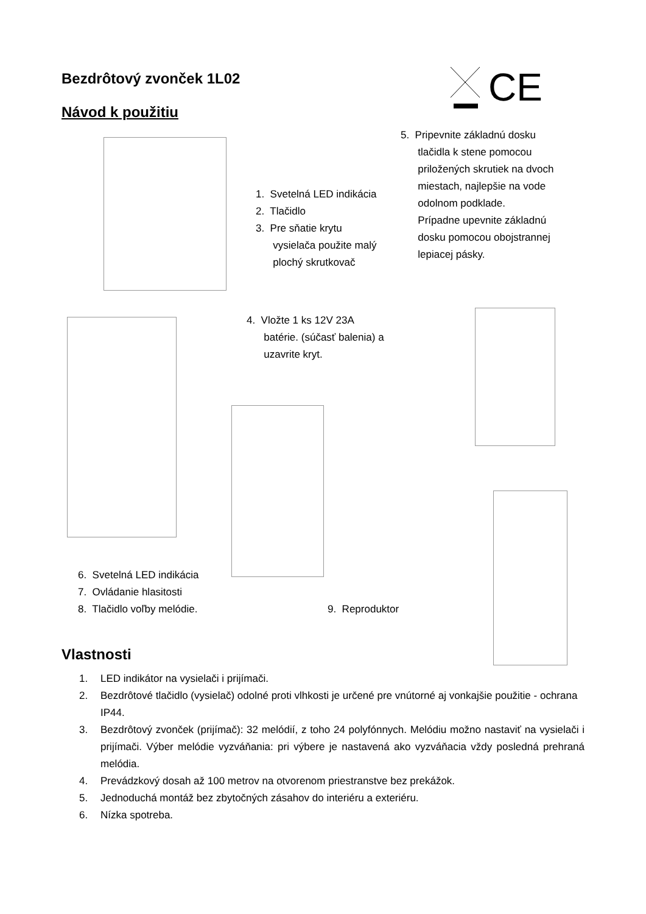Bezdrôtový zvonček 1L02
Návod k použitiu
CE
1. Svetelná LED indikácia
2. Tlačidlo
3. Pre sňatie krytu
vysielača použite malý
plochý skrutkovač
5. Pripevnite základnú dosku
tlačidla k stene pomocou
priložených skrutiek na dvoch
miestach, najlepšie na vode
odolnom podklade.
Prípadne upevnite základnú
dosku pomocou obojstrannej
lepiacej pásky.
4. Vložte 1 ks 12V 23A
batérie. (súčasť balenia) a
uzavrite kryt.
6. Svetelná LED indikácia
7. Ovládanie hlasitosti
8. Tlačidlo voľby melódie.
9. Reproduktor
Vlastnosti
1. LED indikátor na vysielači i prijímači.
2. Bezdrôtové tlačidlo (vysielač) odolné proti vlhkosti je určené pre vnútorné aj vonkajšie použitie - ochrana IP44.
3. Bezdrôtový zvonček (prijímač): 32 melódií, z toho 24 polyfónnych. Melódiu možno nastaviť na vysielači i prijímači. Výber melódie vyzváňania: pri výbere je nastavená ako vyzváňacia vždy posledná prehraná melódia.
4. Prevádzkový dosah až 100 metrov na otvorenom priestranstve bez prekážok.
5. Jednoduchá montáž bez zbytočných zásahov do interiéru a exteriéru.
6. Nízka spotreba.